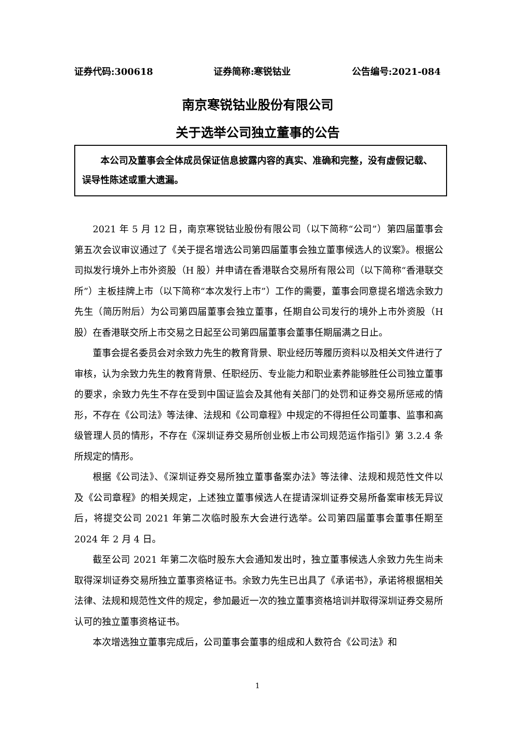证券代码:300618 证券简称:寒锐钴业 公告编号:2021-084
南京寒锐钴业股份有限公司
关于选举公司独立董事的公告
本公司及董事会全体成员保证信息披露内容的真实、准确和完整，没有虚假记载、误导性陈述或重大遗漏。
2021 年 5 月 12 日，南京寒锐钴业股份有限公司（以下简称“公司”）第四届董事会第五次会议审议通过了《关于提名增选公司第四届董事会独立董事候选人的议案》。根据公司拟发行境外上市外资股（H 股）并申请在香港联合交易所有限公司（以下简称“香港联交所”）主板挂牌上市（以下简称“本次发行上市”）工作的需要，董事会同意提名增选余致力先生（简历附后）为公司第四届董事会独立董事，任期自公司发行的境外上市外资股（H 股）在香港联交所上市交易之日起至公司第四届董事会董事任期届满之日止。
董事会提名委员会对余致力先生的教育背景、职业经历等履历资料以及相关文件进行了审核，认为余致力先生的教育背景、任职经历、专业能力和职业素养能够胜任公司独立董事的要求，余致力先生不存在受到中国证监会及其他有关部门的处罚和证券交易所惩戒的情形，不存在《公司法》等法律、法规和《公司章程》中规定的不得担任公司董事、监事和高级管理人员的情形，不存在《深圳证券交易所创业板上市公司规范运作指引》第 3.2.4 条所规定的情形。
根据《公司法》、《深圳证券交易所独立董事备案办法》等法律、法规和规范性文件以及《公司章程》的相关规定，上述独立董事候选人在提请深圳证券交易所备案审核无异议后，将提交公司 2021 年第二次临时股东大会进行选举。公司第四届董事会董事任期至 2024 年 2 月 4 日。
截至公司 2021 年第二次临时股东大会通知发出时，独立董事候选人余致力先生尚未取得深圳证券交易所独立董事资格证书。余致力先生已出具了《承诺书》，承诺将根据相关法律、法规和规范性文件的规定，参加最近一次的独立董事资格培训并取得深圳证券交易所认可的独立董事资格证书。
本次增选独立董事完成后，公司董事会董事的组成和人数符合《公司法》和
1